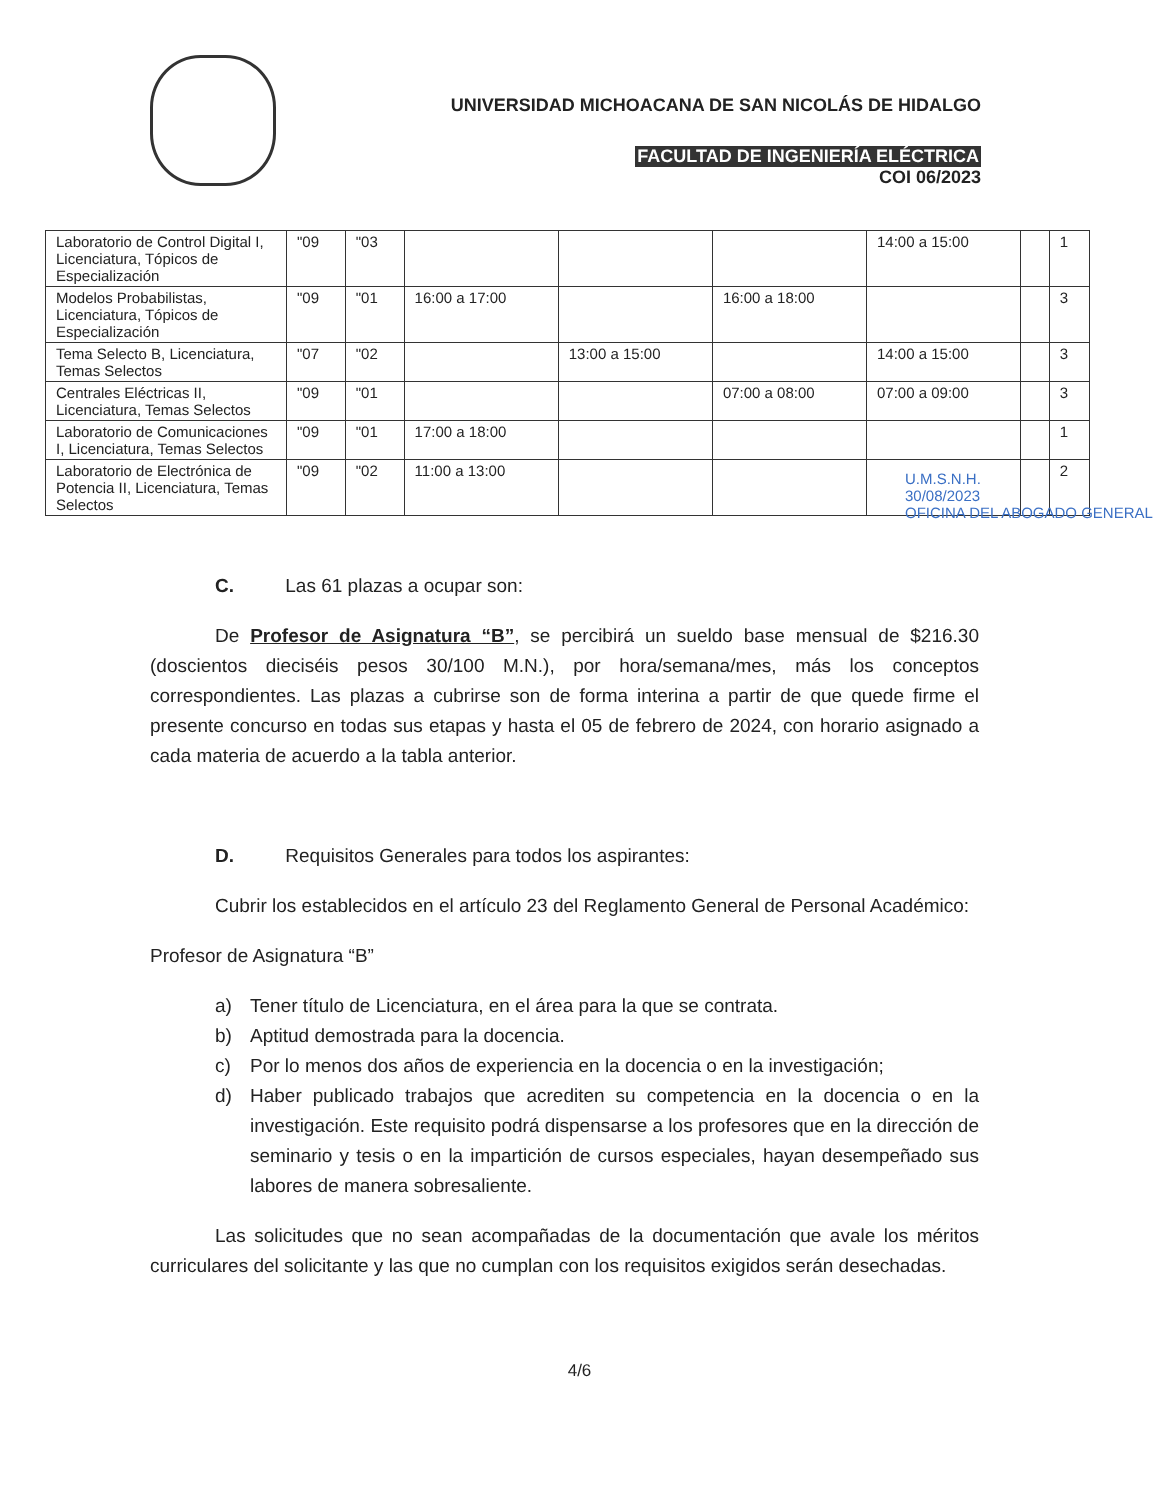UNIVERSIDAD MICHOACANA DE SAN NICOLÁS DE HIDALGO
FACULTAD DE INGENIERÍA ELÉCTRICA
COI 06/2023
| Laboratorio de Control Digital I, Licenciatura, Tópicos de Especialización | "09 | "03 | | | | 14:00 a 15:00 | | 1 |
| Modelos Probabilistas, Licenciatura, Tópicos de Especialización | "09 | "01 | 16:00 a 17:00 | | 16:00 a 18:00 | | | 3 |
| Tema Selecto B, Licenciatura, Temas Selectos | "07 | "02 | | 13:00 a 15:00 | | 14:00 a 15:00 | | 3 |
| Centrales Eléctricas II, Licenciatura, Temas Selectos | "09 | "01 | | | 07:00 a 08:00 | 07:00 a 09:00 | | 3 |
| Laboratorio de Comunicaciones I, Licenciatura, Temas Selectos | "09 | "01 | 17:00 a 18:00 | | | | | 1 |
| Laboratorio de Electrónica de Potencia II, Licenciatura, Temas Selectos | "09 | "02 | 11:00 a 13:00 | | | | | 2 |
U.M.S.N.H.
30/08/2023
OFICINA DEL ABOGADO GENERAL
C. Las 61 plazas a ocupar son:
De Profesor de Asignatura “B”, se percibirá un sueldo base mensual de $216.30 (doscientos dieciséis pesos 30/100 M.N.), por hora/semana/mes, más los conceptos correspondientes. Las plazas a cubrirse son de forma interina a partir de que quede firme el presente concurso en todas sus etapas y hasta el 05 de febrero de 2024, con horario asignado a cada materia de acuerdo a la tabla anterior.
D. Requisitos Generales para todos los aspirantes:
Cubrir los establecidos en el artículo 23 del Reglamento General de Personal Académico:
Profesor de Asignatura “B”
a) Tener título de Licenciatura, en el área para la que se contrata.
b) Aptitud demostrada para la docencia.
c) Por lo menos dos años de experiencia en la docencia o en la investigación;
d) Haber publicado trabajos que acrediten su competencia en la docencia o en la investigación. Este requisito podrá dispensarse a los profesores que en la dirección de seminario y tesis o en la impartición de cursos especiales, hayan desempeñado sus labores de manera sobresaliente.
Las solicitudes que no sean acompañadas de la documentación que avale los méritos curriculares del solicitante y las que no cumplan con los requisitos exigidos serán desechadas.
4/6